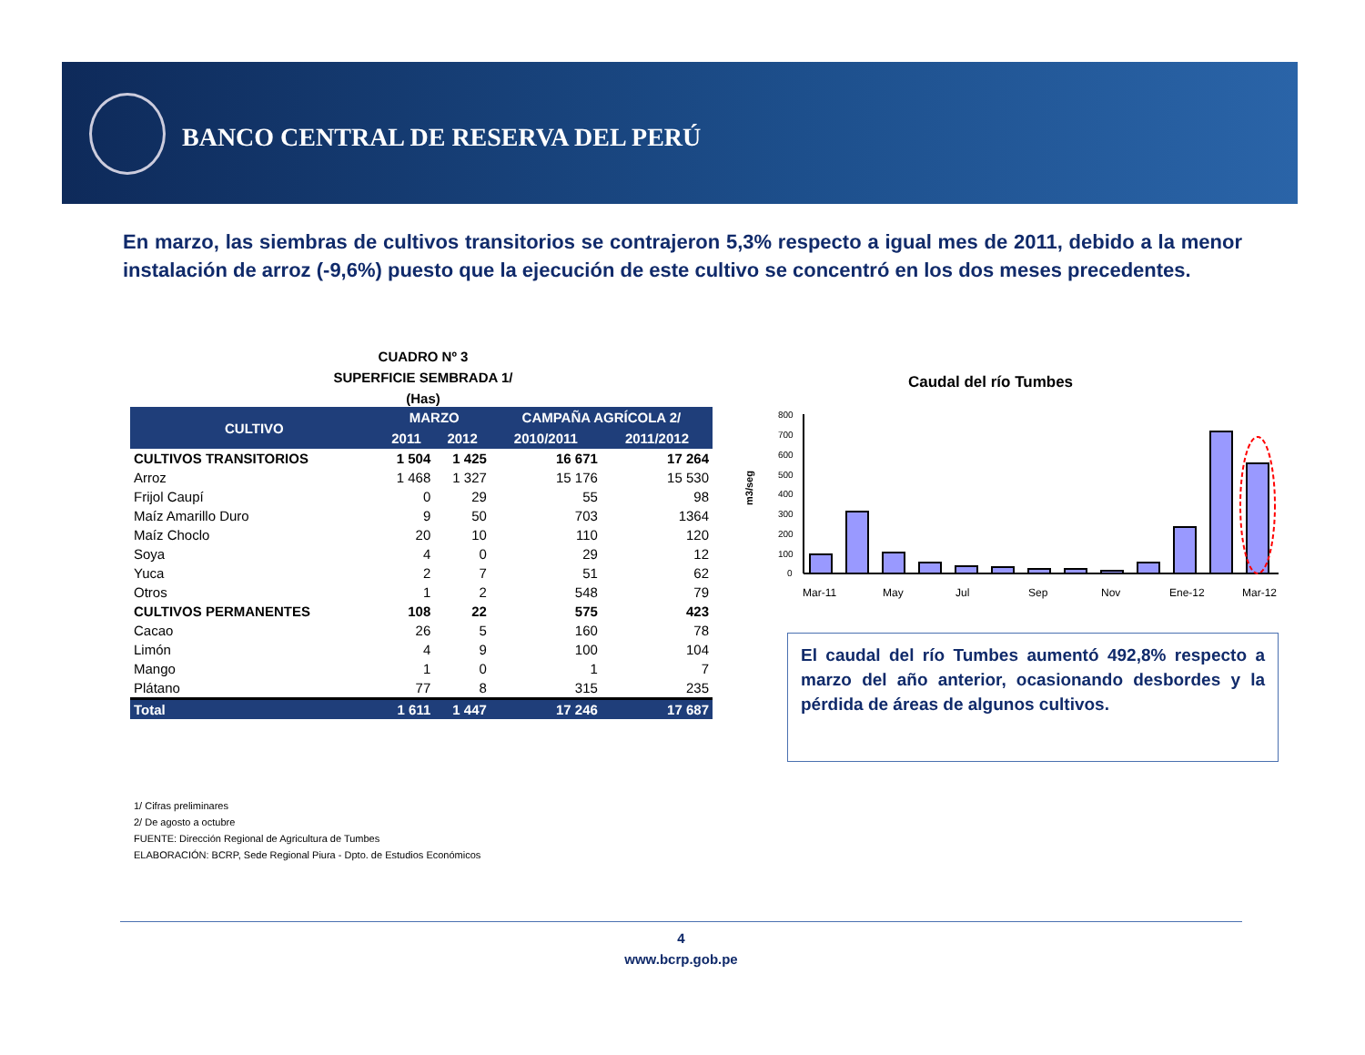BANCO CENTRAL DE RESERVA DEL PERÚ
En marzo, las siembras de cultivos transitorios se contrajeron 5,3% respecto a igual mes de 2011, debido a la menor instalación de arroz (-9,6%) puesto que la ejecución de este cultivo se concentró en los dos meses precedentes.
CUADRO Nº 3
SUPERFICIE SEMBRADA 1/
(Has)
| CULTIVO | MARZO | | CAMPAÑA AGRÍCOLA 2/ | |
| --- | --- | --- | --- | --- |
| | 2011 | 2012 | 2010/2011 | 2011/2012 |
| CULTIVOS TRANSITORIOS | 1 504 | 1 425 | 16 671 | 17 264 |
| Arroz | 1 468 | 1 327 | 15 176 | 15 530 |
| Frijol Caupí | 0 | 29 | 55 | 98 |
| Maíz Amarillo Duro | 9 | 50 | 703 | 1364 |
| Maíz Choclo | 20 | 10 | 110 | 120 |
| Soya | 4 | 0 | 29 | 12 |
| Yuca | 2 | 7 | 51 | 62 |
| Otros | 1 | 2 | 548 | 79 |
| CULTIVOS PERMANENTES | 108 | 22 | 575 | 423 |
| Cacao | 26 | 5 | 160 | 78 |
| Limón | 4 | 9 | 100 | 104 |
| Mango | 1 | 0 | 1 | 7 |
| Plátano | 77 | 8 | 315 | 235 |
| Total | 1 611 | 1 447 | 17 246 | 17 687 |
1/ Cifras preliminares
2/ De agosto a octubre
FUENTE: Dirección Regional de Agricultura de Tumbes
ELABORACIÓN: BCRP, Sede Regional Piura - Dpto. de Estudios Económicos
Caudal del río Tumbes
m3/seg
800
700
600
500
400
300
200
100
0
Mar-11
May
Jul
Sep
Nov
Ene-12
Mar-12
El caudal del río Tumbes aumentó 492,8% respecto a marzo del año anterior, ocasionando desbordes y la pérdida de áreas de algunos cultivos.
4
www.bcrp.gob.pe